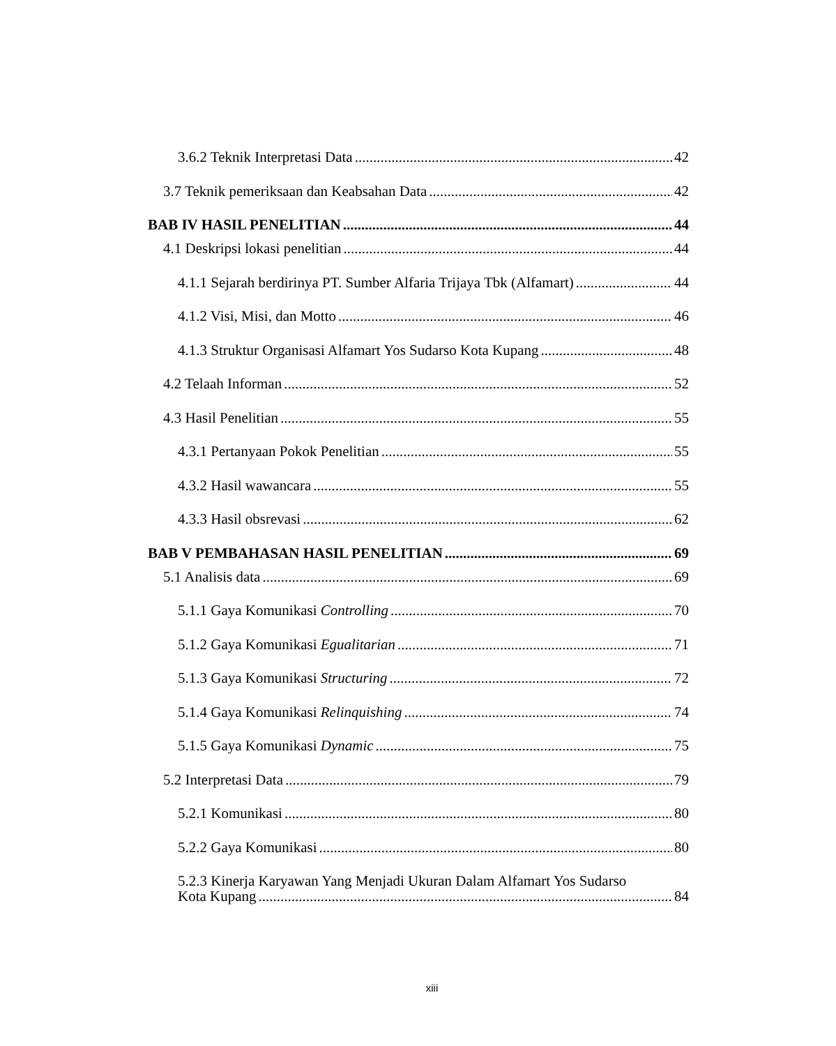3.6.2 Teknik Interpretasi Data 42
3.7 Teknik pemeriksaan dan Keabsahan Data 42
BAB IV HASIL PENELITIAN 44
4.1 Deskripsi lokasi penelitian 44
4.1.1 Sejarah berdirinya PT. Sumber Alfaria Trijaya Tbk (Alfamart) 44
4.1.2 Visi, Misi, dan Motto 46
4.1.3 Struktur Organisasi Alfamart Yos Sudarso Kota Kupang 48
4.2 Telaah Informan 52
4.3 Hasil Penelitian 55
4.3.1 Pertanyaan Pokok Penelitian 55
4.3.2 Hasil wawancara 55
4.3.3 Hasil obsrevasi 62
BAB V PEMBAHASAN HASIL PENELITIAN 69
5.1 Analisis data 69
5.1.1 Gaya Komunikasi Controlling 70
5.1.2 Gaya Komunikasi Egualitarian 71
5.1.3 Gaya Komunikasi Structuring 72
5.1.4 Gaya Komunikasi Relinquishing 74
5.1.5 Gaya Komunikasi Dynamic 75
5.2 Interpretasi Data 79
5.2.1 Komunikasi 80
5.2.2 Gaya Komunikasi 80
5.2.3 Kinerja Karyawan Yang Menjadi Ukuran Dalam Alfamart Yos Sudarso
Kota Kupang 84
xiii